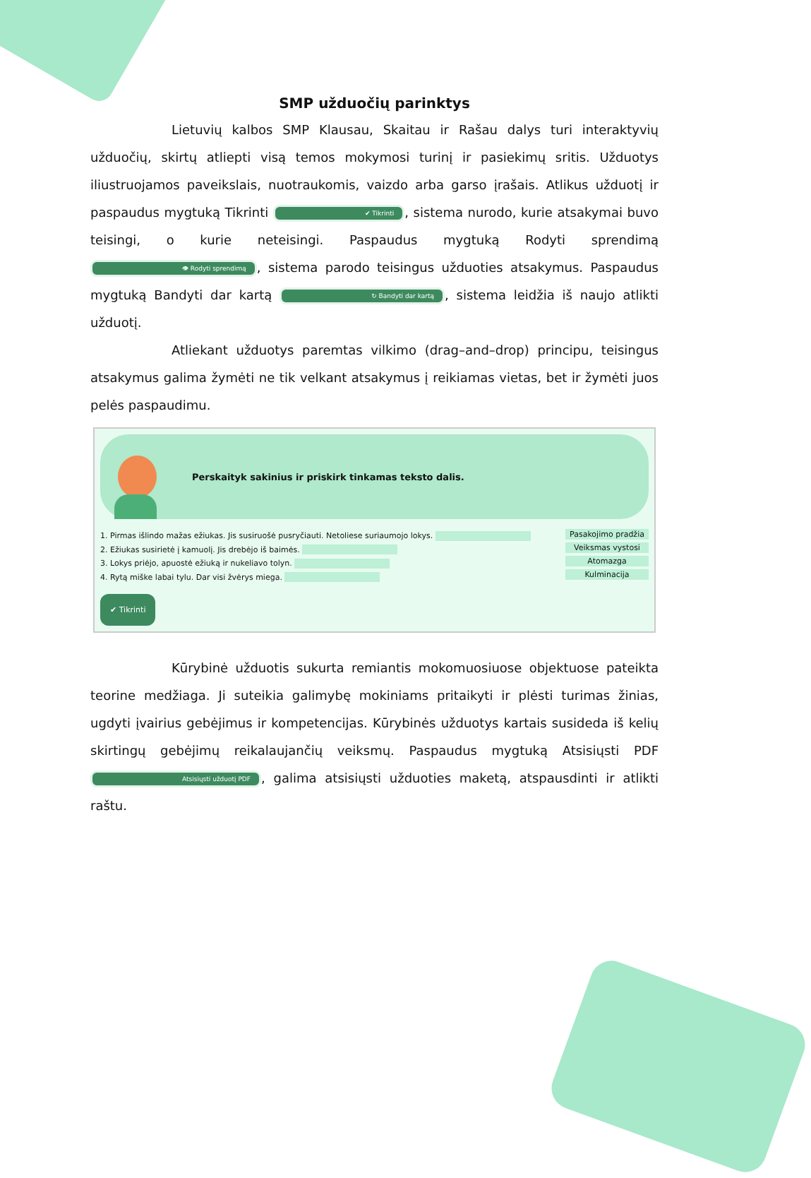SMP užduočių parinktys
Lietuvių kalbos SMP Klausau, Skaitau ir Rašau dalys turi interaktyvių užduočių, skirtų atliepti visą temos mokymosi turinį ir pasiekimų sritis. Užduotys iliustruojamos paveikslais, nuotraukomis, vaizdo arba garso įrašais. Atlikus užduotį ir paspaudus mygtuką Tikrinti ✔ Tikrinti, sistema nurodo, kurie atsakymai buvo teisingi, o kurie neteisingi. Paspaudus mygtuką Rodyti sprendimą 👁 Rodyti sprendimą, sistema parodo teisingus užduoties atsakymus. Paspaudus mygtuką Bandyti dar kartą ↻ Bandyti dar kartą, sistema leidžia iš naujo atlikti užduotį.
Atliekant užduotys paremtas vilkimo (drag–and–drop) principu, teisingus atsakymus galima žymėti ne tik velkant atsakymus į reikiamas vietas, bet ir žymėti juos pelės paspaudimu.
Perskaityk sakinius ir priskirk tinkamas teksto dalis.
1. Pirmas išlindo mažas ežiukas. Jis susiruošė pusryčiauti. Netoliese suriaumojo lokys.
2. Ežiukas susirietė į kamuolį. Jis drebėjo iš baimės.
3. Lokys priėjo, apuostė ežiuką ir nukeliavo tolyn.
4. Rytą miške labai tylu. Dar visi žvėrys miega.
Pasakojimo pradžia
Veiksmas vystosi
Atomazga
Kulminacija
✔ Tikrinti
Kūrybinė užduotis sukurta remiantis mokomuosiuose objektuose pateikta teorine medžiaga. Ji suteikia galimybę mokiniams pritaikyti ir plėsti turimas žinias, ugdyti įvairius gebėjimus ir kompetencijas. Kūrybinės užduotys kartais susideda iš kelių skirtingų gebėjimų reikalaujančių veiksmų. Paspaudus mygtuką Atsisiųsti PDF Atsisiųsti užduotį PDF, galima atsisiųsti užduoties maketą, atspausdinti ir atlikti raštu.